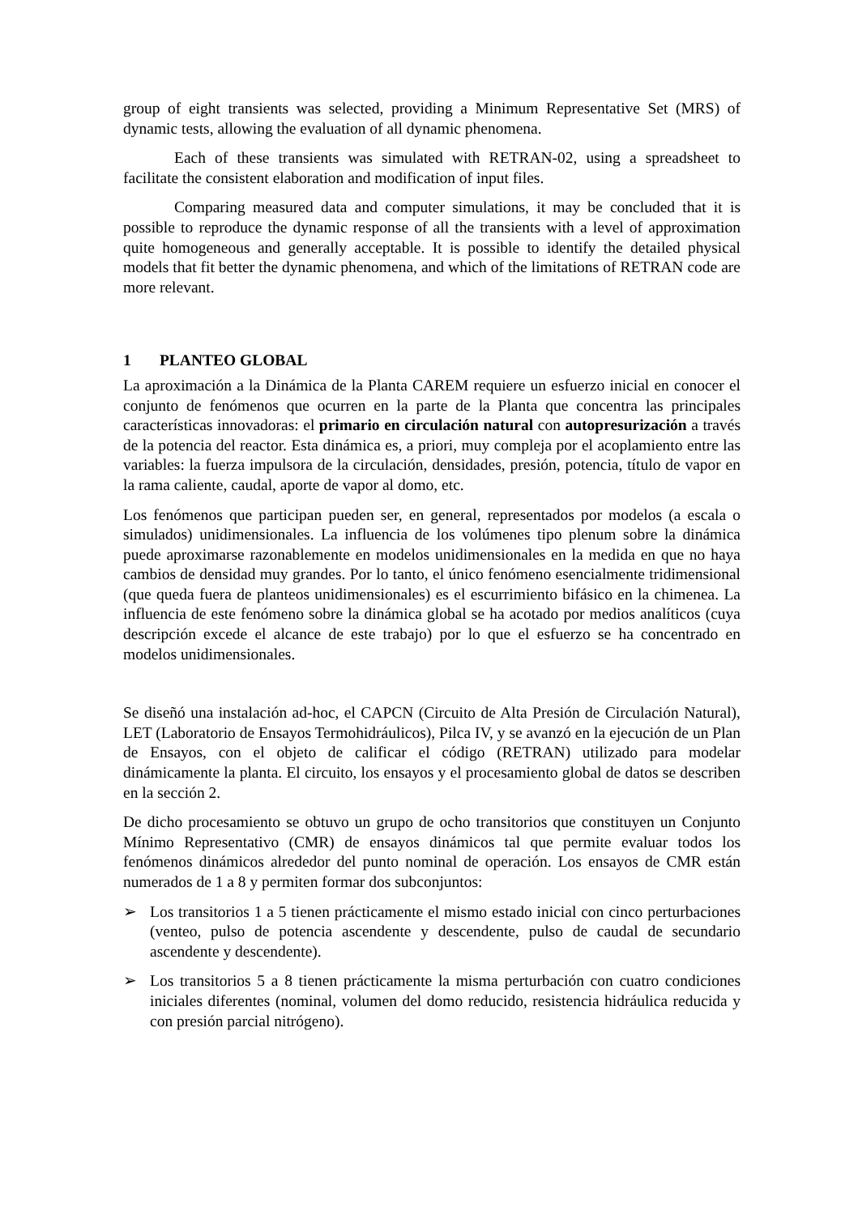group of eight transients was selected, providing a Minimum Representative Set (MRS) of dynamic tests, allowing the evaluation of all dynamic phenomena.
Each of these transients was simulated with RETRAN-02, using a spreadsheet to facilitate the consistent elaboration and modification of input files.
Comparing measured data and computer simulations, it may be concluded that it is possible to reproduce the dynamic response of all the transients with a level of approximation quite homogeneous and generally acceptable. It is possible to identify the detailed physical models that fit better the dynamic phenomena, and which of the limitations of RETRAN code are more relevant.
1 PLANTEO GLOBAL
La aproximación a la Dinámica de la Planta CAREM requiere un esfuerzo inicial en conocer el conjunto de fenómenos que ocurren en la parte de la Planta que concentra las principales características innovadoras: el primario en circulación natural con autopresurización a través de la potencia del reactor. Esta dinámica es, a priori, muy compleja por el acoplamiento entre las variables: la fuerza impulsora de la circulación, densidades, presión, potencia, título de vapor en la rama caliente, caudal, aporte de vapor al domo, etc.
Los fenómenos que participan pueden ser, en general, representados por modelos (a escala o simulados) unidimensionales. La influencia de los volúmenes tipo plenum sobre la dinámica puede aproximarse razonablemente en modelos unidimensionales en la medida en que no haya cambios de densidad muy grandes. Por lo tanto, el único fenómeno esencialmente tridimensional (que queda fuera de planteos unidimensionales) es el escurrimiento bifásico en la chimenea. La influencia de este fenómeno sobre la dinámica global se ha acotado por medios analíticos (cuya descripción excede el alcance de este trabajo) por lo que el esfuerzo se ha concentrado en modelos unidimensionales.
Se diseñó una instalación ad-hoc, el CAPCN (Circuito de Alta Presión de Circulación Natural), LET (Laboratorio de Ensayos Termohidráulicos), Pilca IV, y se avanzó en la ejecución de un Plan de Ensayos, con el objeto de calificar el código (RETRAN) utilizado para modelar dinámicamente la planta. El circuito, los ensayos y el procesamiento global de datos se describen en la sección 2.
De dicho procesamiento se obtuvo un grupo de ocho transitorios que constituyen un Conjunto Mínimo Representativo (CMR) de ensayos dinámicos tal que permite evaluar todos los fenómenos dinámicos alrededor del punto nominal de operación. Los ensayos de CMR están numerados de 1 a 8 y permiten formar dos subconjuntos:
➢ Los transitorios 1 a 5 tienen prácticamente el mismo estado inicial con cinco perturbaciones (venteo, pulso de potencia ascendente y descendente, pulso de caudal de secundario ascendente y descendente).
➢ Los transitorios 5 a 8 tienen prácticamente la misma perturbación con cuatro condiciones iniciales diferentes (nominal, volumen del domo reducido, resistencia hidráulica reducida y con presión parcial nitrógeno).